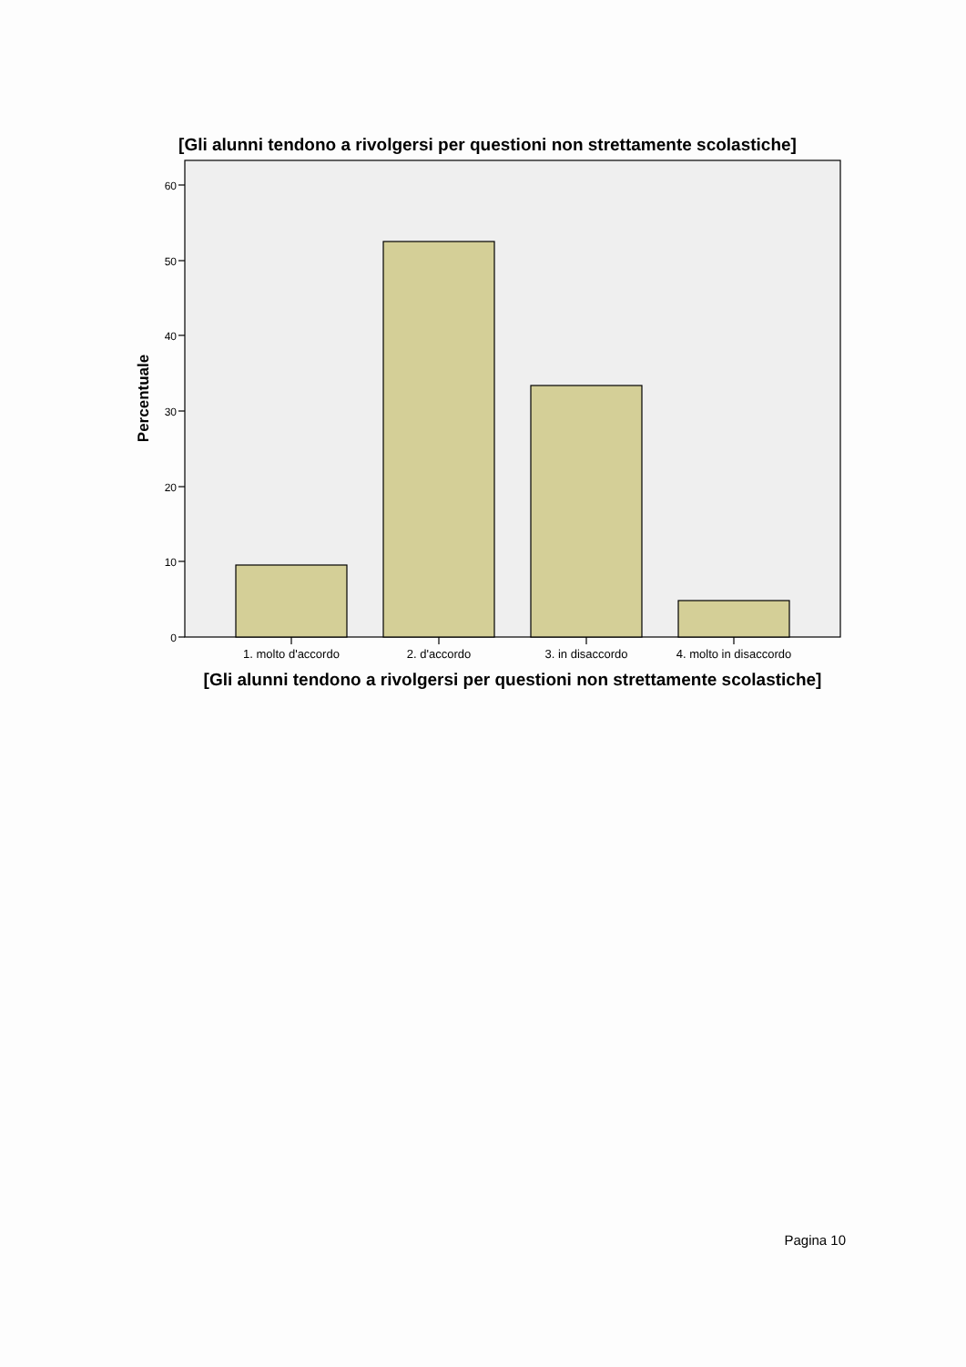[Gli alunni tendono a rivolgersi per questioni non strettamente scolastiche]
60
50
40
30
20
10
0
Percentuale
1. molto d'accordo
2. d'accordo
3. in disaccordo
4. molto in disaccordo
[Gli alunni tendono a rivolgersi per questioni non strettamente scolastiche]
Pagina 10